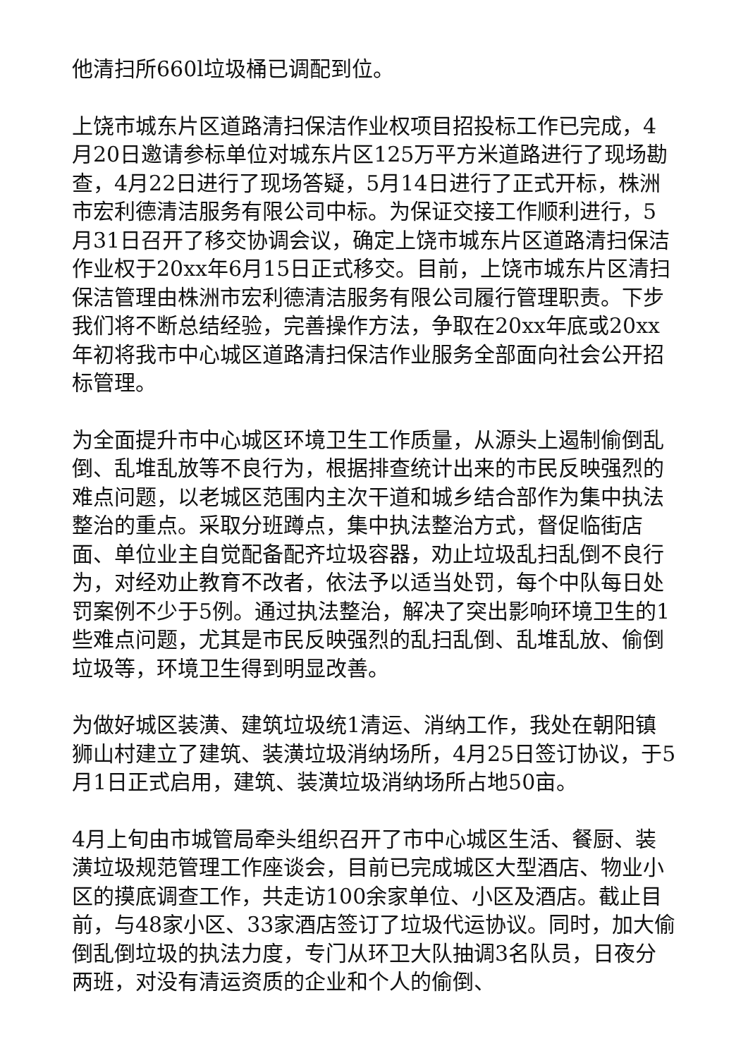他清扫所660l垃圾桶已调配到位。
上饶市城东片区道路清扫保洁作业权项目招投标工作已完成，4月20日邀请参标单位对城东片区125万平方米道路进行了现场勘查，4月22日进行了现场答疑，5月14日进行了正式开标，株洲市宏利德清洁服务有限公司中标。为保证交接工作顺利进行，5月31日召开了移交协调会议，确定上饶市城东片区道路清扫保洁作业权于20xx年6月15日正式移交。目前，上饶市城东片区清扫保洁管理由株洲市宏利德清洁服务有限公司履行管理职责。下步我们将不断总结经验，完善操作方法，争取在20xx年底或20xx年初将我市中心城区道路清扫保洁作业服务全部面向社会公开招标管理。
为全面提升市中心城区环境卫生工作质量，从源头上遏制偷倒乱倒、乱堆乱放等不良行为，根据排查统计出来的市民反映强烈的难点问题，以老城区范围内主次干道和城乡结合部作为集中执法整治的重点。采取分班蹲点，集中执法整治方式，督促临街店面、单位业主自觉配备配齐垃圾容器，劝止垃圾乱扫乱倒不良行为，对经劝止教育不改者，依法予以适当处罚，每个中队每日处罚案例不少于5例。通过执法整治，解决了突出影响环境卫生的1些难点问题，尤其是市民反映强烈的乱扫乱倒、乱堆乱放、偷倒垃圾等，环境卫生得到明显改善。
为做好城区装潢、建筑垃圾统1清运、消纳工作，我处在朝阳镇狮山村建立了建筑、装潢垃圾消纳场所，4月25日签订协议，于5月1日正式启用，建筑、装潢垃圾消纳场所占地50亩。
4月上旬由市城管局牵头组织召开了市中心城区生活、餐厨、装潢垃圾规范管理工作座谈会，目前已完成城区大型酒店、物业小区的摸底调查工作，共走访100余家单位、小区及酒店。截止目前，与48家小区、33家酒店签订了垃圾代运协议。同时，加大偷倒乱倒垃圾的执法力度，专门从环卫大队抽调3名队员，日夜分两班，对没有清运资质的企业和个人的偷倒、